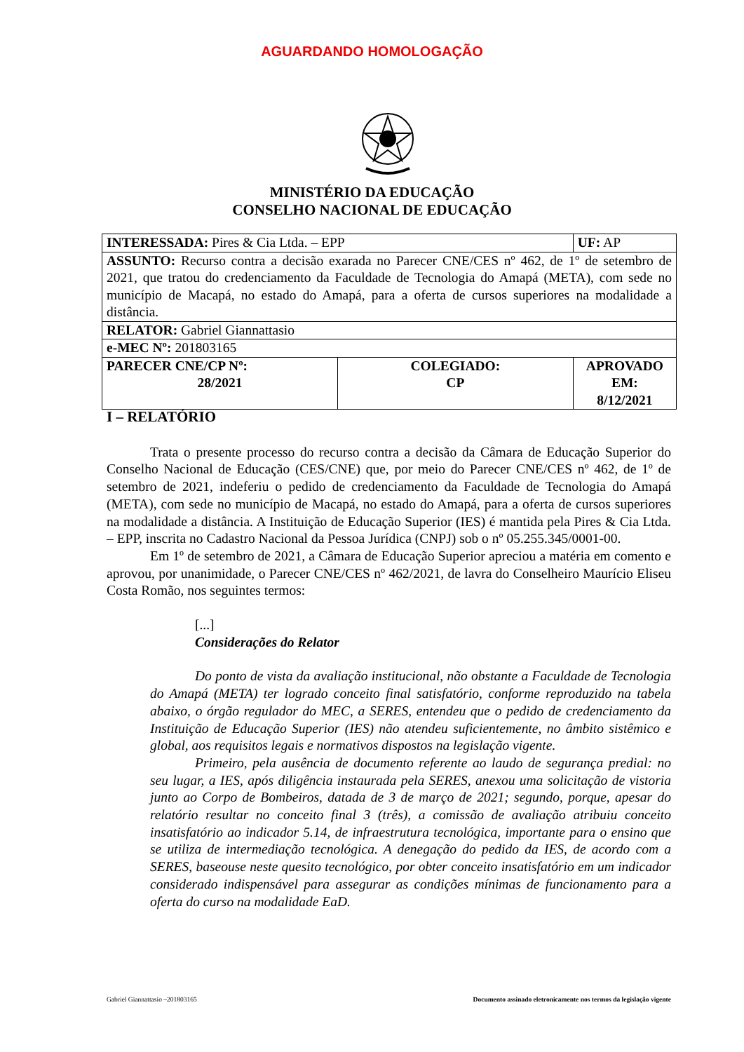AGUARDANDO HOMOLOGAÇÃO
MINISTÉRIO DA EDUCAÇÃO
CONSELHO NACIONAL DE EDUCAÇÃO
| INTERESSADA: Pires & Cia Ltda. – EPP | | UF: AP |
| ASSUNTO: Recurso contra a decisão exarada no Parecer CNE/CES nº 462, de 1º de setembro de 2021, que tratou do credenciamento da Faculdade de Tecnologia do Amapá (META), com sede no município de Macapá, no estado do Amapá, para a oferta de cursos superiores na modalidade a distância. | | |
| RELATOR: Gabriel Giannattasio | | |
| e-MEC Nº: 201803165 | | |
| PARECER CNE/CP Nº: 28/2021 | COLEGIADO: CP | APROVADO EM: 8/12/2021 |
I – RELATÓRIO
Trata o presente processo do recurso contra a decisão da Câmara de Educação Superior do Conselho Nacional de Educação (CES/CNE) que, por meio do Parecer CNE/CES nº 462, de 1º de setembro de 2021, indeferiu o pedido de credenciamento da Faculdade de Tecnologia do Amapá (META), com sede no município de Macapá, no estado do Amapá, para a oferta de cursos superiores na modalidade a distância. A Instituição de Educação Superior (IES) é mantida pela Pires & Cia Ltda. – EPP, inscrita no Cadastro Nacional da Pessoa Jurídica (CNPJ) sob o nº 05.255.345/0001-00.
Em 1º de setembro de 2021, a Câmara de Educação Superior apreciou a matéria em comento e aprovou, por unanimidade, o Parecer CNE/CES nº 462/2021, de lavra do Conselheiro Maurício Eliseu Costa Romão, nos seguintes termos:
[...]
Considerações do Relator
Do ponto de vista da avaliação institucional, não obstante a Faculdade de Tecnologia do Amapá (META) ter logrado conceito final satisfatório, conforme reproduzido na tabela abaixo, o órgão regulador do MEC, a SERES, entendeu que o pedido de credenciamento da Instituição de Educação Superior (IES) não atendeu suficientemente, no âmbito sistêmico e global, aos requisitos legais e normativos dispostos na legislação vigente.
Primeiro, pela ausência de documento referente ao laudo de segurança predial: no seu lugar, a IES, após diligência instaurada pela SERES, anexou uma solicitação de vistoria junto ao Corpo de Bombeiros, datada de 3 de março de 2021; segundo, porque, apesar do relatório resultar no conceito final 3 (três), a comissão de avaliação atribuiu conceito insatisfatório ao indicador 5.14, de infraestrutura tecnológica, importante para o ensino que se utiliza de intermediação tecnológica. A denegação do pedido da IES, de acordo com a SERES, baseouse neste quesito tecnológico, por obter conceito insatisfatório em um indicador considerado indispensável para assegurar as condições mínimas de funcionamento para a oferta do curso na modalidade EaD.
Gabriel Giannattasio –201803165 Documento assinado eletronicamente nos termos da legislação vigente